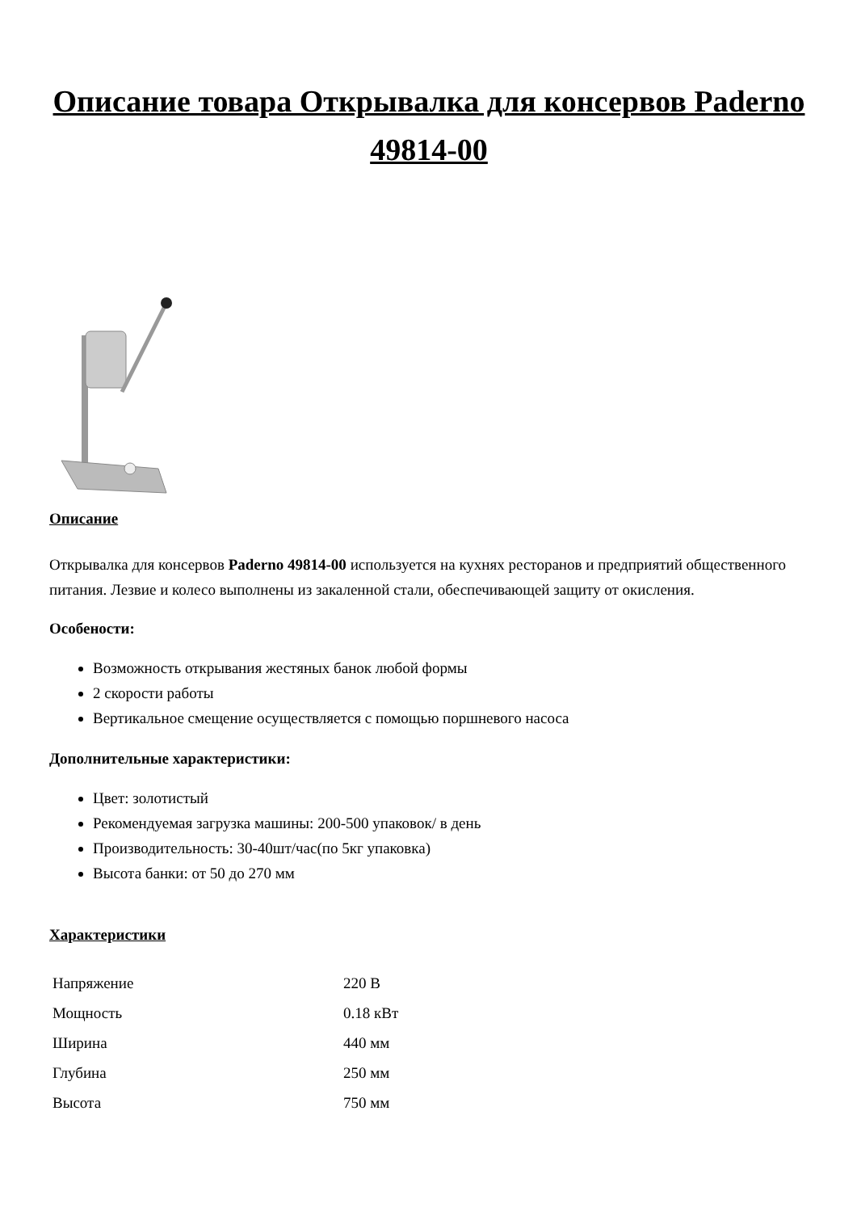Описание товара Открывалка для консервов Paderno 49814-00
Описание
Открывалка для консервов Paderno 49814-00 используется на кухнях ресторанов и предприятий общественного питания. Лезвие и колесо выполнены из закаленной стали, обеспечивающей защиту от окисления.
Особености:
Возможность открывания жестяных банок любой формы
2 скорости работы
Вертикальное смещение осуществляется с помощью поршневого насоса
Дополнительные характеристики:
Цвет: золотистый
Рекомендуемая загрузка машины: 200-500 упаковок/ в день
Производительность: 30-40шт/час(по 5кг упаковка)
Высота банки: от 50 до 270 мм
Характеристики
| Напряжение | 220 В |
| Мощность | 0.18 кВт |
| Ширина | 440 мм |
| Глубина | 250 мм |
| Высота | 750 мм |